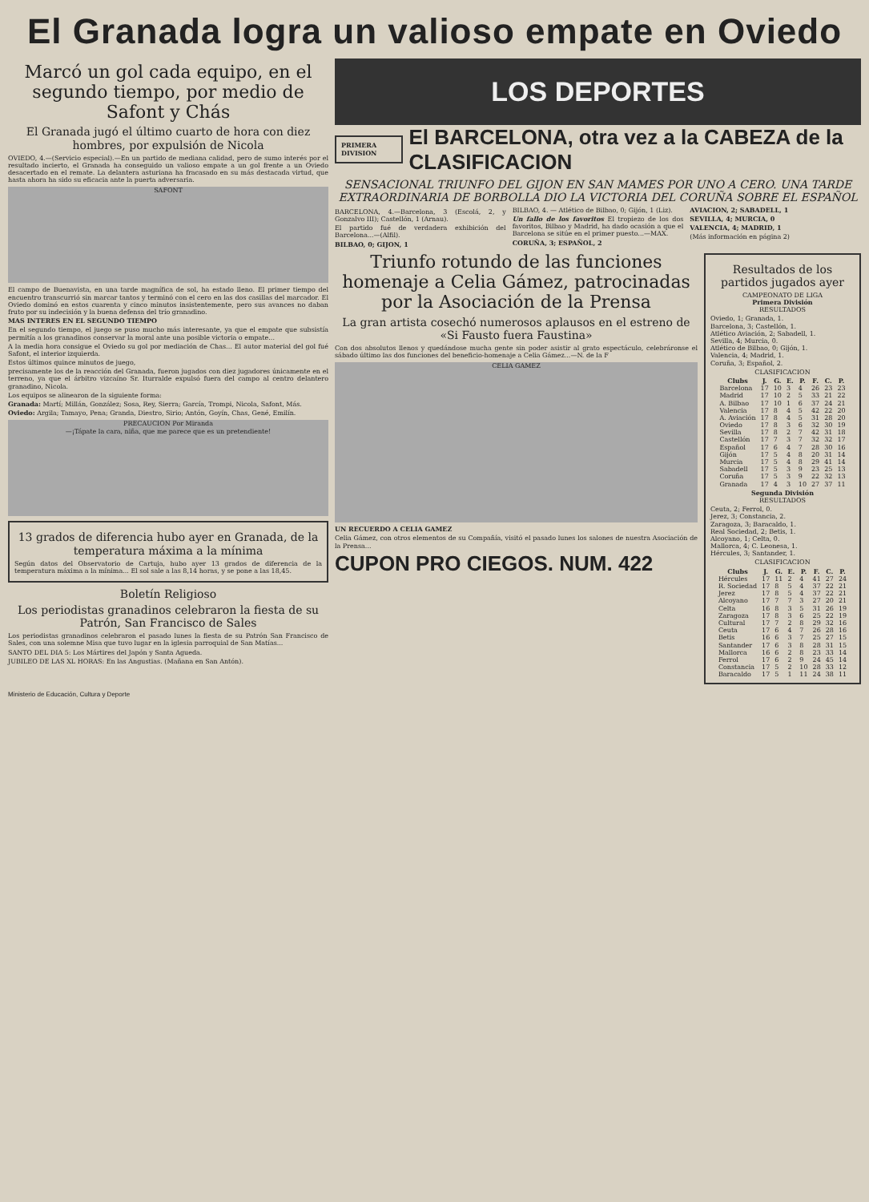El Granada logra un valioso empate en Oviedo
Marcó un gol cada equipo, en el segundo tiempo, por medio de Safont y Chás
El Granada jugó el último cuarto de hora con diez hombres, por expulsión de Nicola
OVIEDO, 4.—(Servicio especial).—En un partido de mediana calidad, pero de sumo interés por el resultado incierto, el Granada ha conseguido un valioso empate a un gol frente a un Oviedo desacertado en el remate. La delantera asturiana ha fracasado en su más destacada virtud, que hasta ahora ha sido su eficacia ante la puerta adversaria.
SAFONT
El campo de Buenavista, en una tarde magnífica de sol, ha estado lleno. El primer tiempo del encuentro transcurrió sin marcar tantos y terminó con el cero en las dos casillas del marcador. El Oviedo dominó en estos cuarenta y cinco minutos insistentemente, pero sus avances no daban fruto por su indecisión y la buena defensa del trío granadino.
MAS INTERES EN EL SEGUNDO TIEMPO
En el segundo tiempo, el juego se puso mucho más interesante, ya que el empate que subsistía permitía a los granadinos conservar la moral ante una posible victoria o empate...
A la media hora consigue el Oviedo su gol por mediación de Chas... El autor material del gol fué Safont, el interior izquierda.
Estos últimos quince minutos de juego,
precisamente los de la reacción del Granada, fueron jugados con diez jugadores únicamente en el terreno, ya que el árbitro vizcaíno Sr. Iturralde expulsó fuera del campo al centro delantero granadino, Nicola.
Los equipos se alinearon de la siguiente forma:
Granada: Martí; Millán, González; Sosa, Rey, Sierra; García, Trompi, Nicola, Safont, Más.
Oviedo: Argila; Tamayo, Pena; Granda, Diestro, Sirio; Antón, Goyín, Chas, Gené, Emilín.
PRECAUCION Por Miranda
—¡Tápate la cara, niña, que me parece que es un pretendiente!
13 grados de diferencia hubo ayer en Granada, de la temperatura máxima a la mínima
Según datos del Observatorio de Cartuja, hubo ayer 13 grados de diferencia de la temperatura máxima a la mínima... El sol sale a las 8,14 horas, y se pone a las 18,45.
Boletín Religioso
Los periodistas granadinos celebraron la fiesta de su Patrón, San Francisco de Sales
Los periodistas granadinos celebraron el pasado lunes la fiesta de su Patrón San Francisco de Sales, con una solemne Misa que tuvo lugar en la iglesia parroquial de San Matías...
SANTO DEL DIA 5: Los Mártires del Japón y Santa Agueda.
JUBILEO DE LAS XL HORAS: En las Angustias. (Mañana en San Antón).
LOS DEPORTES
PRIMERA DIVISION
El BARCELONA, otra vez a la CABEZA de la CLASIFICACION
SENSACIONAL TRIUNFO DEL GIJON EN SAN MAMES POR UNO A CERO. UNA TARDE EXTRAORDINARIA DE BORBOLLA DIO LA VICTORIA DEL CORUÑA SOBRE EL ESPAÑOL
BARCELONA, 4.—Barcelona, 3 (Escolá, 2, y Gonzalvo III); Castellón, 1 (Arnau).
El partido fué de verdadera exhibición del Barcelona...—(Alfil).
BILBAO, 0; GIJON, 1
BILBAO, 4. — Atlético de Bilbao, 0; Gijón, 1 (Liz).
Un fallo de los favoritos El tropiezo de los dos favoritos, Bilbao y Madrid, ha dado ocasión a que el Barcelona se sitúe en el primer puesto...—MAX.
CORUÑA, 3; ESPAÑOL, 2
AVIACION, 2; SABADELL, 1
SEVILLA, 4; MURCIA, 0
VALENCIA, 4; MADRID, 1
(Más información en página 2)
Triunfo rotundo de las funciones homenaje a Celia Gámez, patrocinadas por la Asociación de la Prensa
La gran artista cosechó numerosos aplausos en el estreno de «Si Fausto fuera Faustina»
Con dos absolutos llenos y quedándose mucha gente sin poder asistir al grato espectáculo, celebráronse el sábado último las dos funciones del beneficio-homenaje a Celia Gámez...—N. de la F
CELIA GAMEZ
UN RECUERDO A CELIA GAMEZ
Celia Gámez, con otros elementos de su Compañía, visitó el pasado lunes los salones de nuestra Asociación de la Prensa...
CUPON PRO CIEGOS. NUM. 422
Resultados de los partidos jugados ayer
CAMPEONATO DE LIGA
Primera División
RESULTADOS
Oviedo, 1; Granada, 1.
Barcelona, 3; Castellón, 1.
Atlético Aviación, 2; Sabadell, 1.
Sevilla, 4; Murcia, 0.
Atlético de Bilbao, 0; Gijón, 1.
Valencia, 4; Madrid, 1.
Coruña, 3; Español, 2.
CLASIFICACION
| Clubs | J. | G. | E. | P. | F. | C. | P. |
| --- | --- | --- | --- | --- | --- | --- | --- |
| Barcelona | 17 | 10 | 3 | 4 | 26 | 23 | 23 |
| Madrid | 17 | 10 | 2 | 5 | 33 | 21 | 22 |
| A. Bilbao | 17 | 10 | 1 | 6 | 37 | 24 | 21 |
| Valencia | 17 | 8 | 4 | 5 | 42 | 22 | 20 |
| A. Aviación | 17 | 8 | 4 | 5 | 31 | 28 | 20 |
| Oviedo | 17 | 8 | 3 | 6 | 32 | 30 | 19 |
| Sevilla | 17 | 8 | 2 | 7 | 42 | 31 | 18 |
| Castellón | 17 | 7 | 3 | 7 | 32 | 32 | 17 |
| Español | 17 | 6 | 4 | 7 | 28 | 30 | 16 |
| Gijón | 17 | 5 | 4 | 8 | 20 | 31 | 14 |
| Murcia | 17 | 5 | 4 | 8 | 29 | 41 | 14 |
| Sabadell | 17 | 5 | 3 | 9 | 23 | 25 | 13 |
| Coruña | 17 | 5 | 3 | 9 | 22 | 32 | 13 |
| Granada | 17 | 4 | 3 | 10 | 27 | 37 | 11 |
Segunda División
RESULTADOS
Ceuta, 2; Ferrol, 0.
Jerez, 3; Constancia, 2.
Zaragoza, 3; Baracaldo, 1.
Real Sociedad, 2; Betis, 1.
Alcoyano, 1; Celta, 0.
Mallorca, 4; C. Leonesa, 1.
Hércules, 3; Santander, 1.
CLASIFICACION
| Clubs | J. | G. | E. | P. | F. | C. | P. |
| --- | --- | --- | --- | --- | --- | --- | --- |
| Hércules | 17 | 11 | 2 | 4 | 41 | 27 | 24 |
| R. Sociedad | 17 | 8 | 5 | 4 | 37 | 22 | 21 |
| Jerez | 17 | 8 | 5 | 4 | 37 | 22 | 21 |
| Alcoyano | 17 | 7 | 7 | 3 | 27 | 20 | 21 |
| Celta | 16 | 8 | 3 | 5 | 31 | 26 | 19 |
| Zaragoza | 17 | 8 | 3 | 6 | 25 | 22 | 19 |
| Cultural | 17 | 7 | 2 | 8 | 29 | 32 | 16 |
| Ceuta | 17 | 6 | 4 | 7 | 26 | 28 | 16 |
| Betis | 16 | 6 | 3 | 7 | 25 | 27 | 15 |
| Santander | 17 | 6 | 3 | 8 | 28 | 31 | 15 |
| Mallorca | 16 | 6 | 2 | 8 | 23 | 33 | 14 |
| Ferrol | 17 | 6 | 2 | 9 | 24 | 45 | 14 |
| Constancia | 17 | 5 | 2 | 10 | 28 | 33 | 12 |
| Baracaldo | 17 | 5 | 1 | 11 | 24 | 38 | 11 |
Ministerio de Educación, Cultura y Deporte